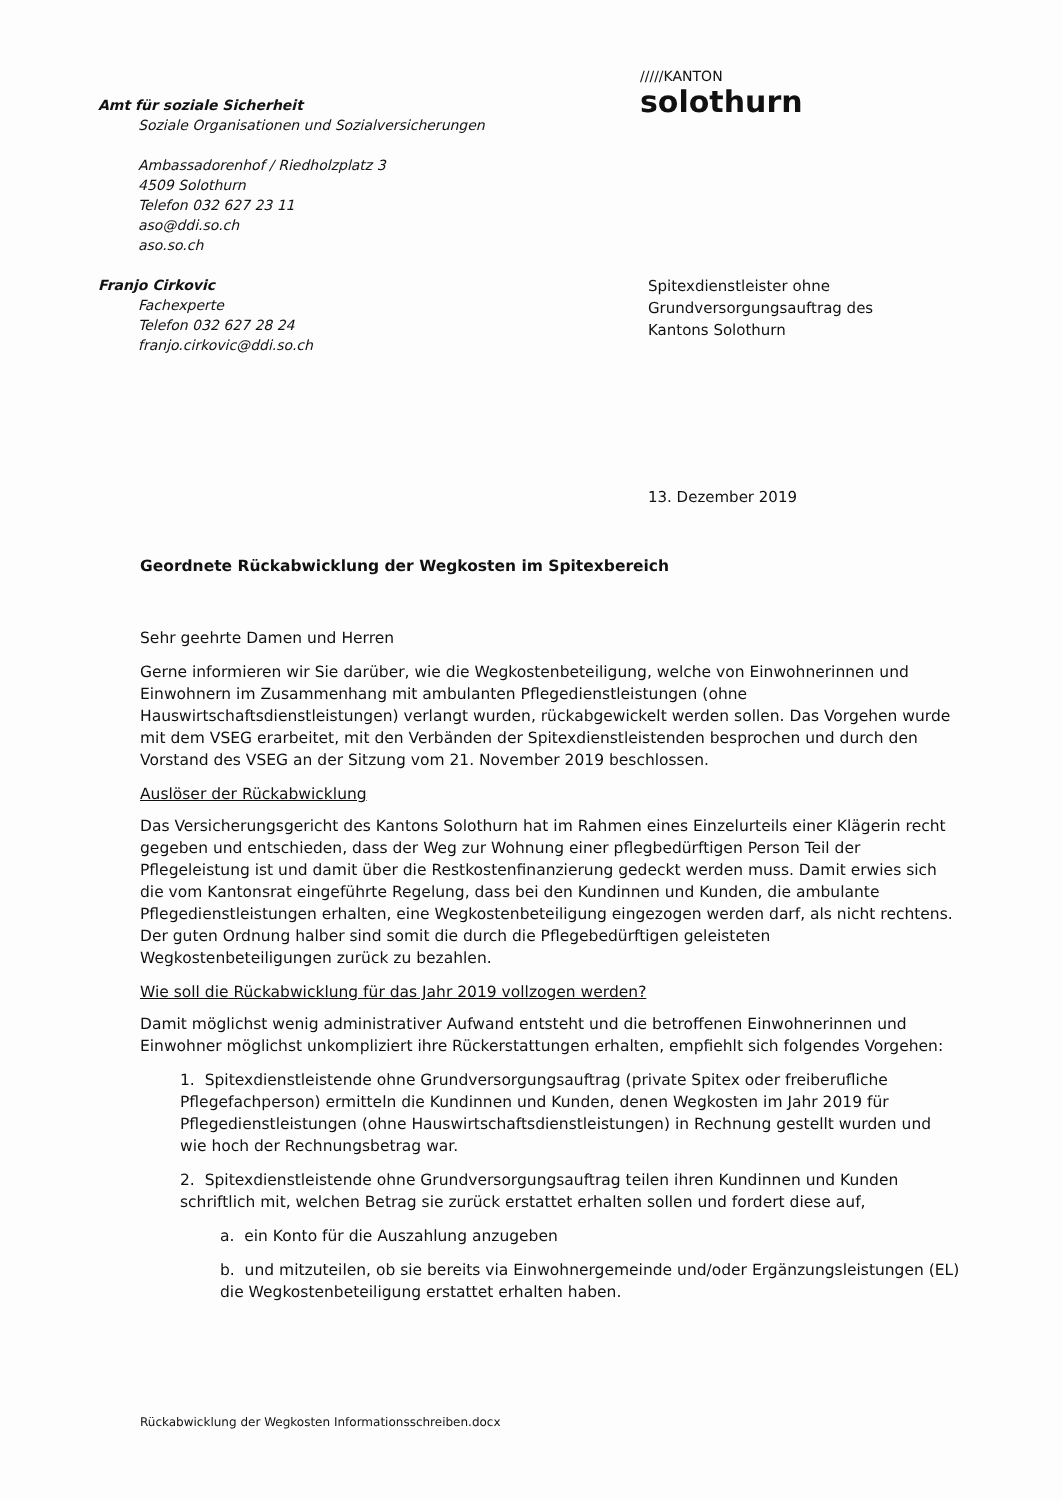/////KANTON
solothurn
Amt für soziale Sicherheit
Soziale Organisationen und Sozialversicherungen
Ambassadorenhof / Riedholzplatz 3
4509 Solothurn
Telefon 032 627 23 11
aso@ddi.so.ch
aso.so.ch
Franjo Cirkovic
Fachexperte
Telefon 032 627 28 24
franjo.cirkovic@ddi.so.ch
Spitexdienstleister ohne
Grundversorgungsauftrag des
Kantons Solothurn
13. Dezember 2019
Geordnete Rückabwicklung der Wegkosten im Spitexbereich
Sehr geehrte Damen und Herren
Gerne informieren wir Sie darüber, wie die Wegkostenbeteiligung, welche von Einwohnerinnen und Einwohnern im Zusammenhang mit ambulanten Pflegedienstleistungen (ohne Hauswirtschaftsdienstleistungen) verlangt wurden, rückabgewickelt werden sollen. Das Vorgehen wurde mit dem VSEG erarbeitet, mit den Verbänden der Spitexdienstleistenden besprochen und durch den Vorstand des VSEG an der Sitzung vom 21. November 2019 beschlossen.
Auslöser der Rückabwicklung
Das Versicherungsgericht des Kantons Solothurn hat im Rahmen eines Einzelurteils einer Klägerin recht gegeben und entschieden, dass der Weg zur Wohnung einer pflegbedürftigen Person Teil der Pflegeleistung ist und damit über die Restkostenfinanzierung gedeckt werden muss. Damit erwies sich die vom Kantonsrat eingeführte Regelung, dass bei den Kundinnen und Kunden, die ambulante Pflegedienstleistungen erhalten, eine Wegkostenbeteiligung eingezogen werden darf, als nicht rechtens. Der guten Ordnung halber sind somit die durch die Pflegebedürftigen geleisteten Wegkostenbeteiligungen zurück zu bezahlen.
Wie soll die Rückabwicklung für das Jahr 2019 vollzogen werden?
Damit möglichst wenig administrativer Aufwand entsteht und die betroffenen Einwohnerinnen und Einwohner möglichst unkompliziert ihre Rückerstattungen erhalten, empfiehlt sich folgendes Vorgehen:
1. Spitexdienstleistende ohne Grundversorgungsauftrag (private Spitex oder freiberufliche Pflegefachperson) ermitteln die Kundinnen und Kunden, denen Wegkosten im Jahr 2019 für Pflegedienstleistungen (ohne Hauswirtschaftsdienstleistungen) in Rechnung gestellt wurden und wie hoch der Rechnungsbetrag war.
2. Spitexdienstleistende ohne Grundversorgungsauftrag teilen ihren Kundinnen und Kunden schriftlich mit, welchen Betrag sie zurück erstattet erhalten sollen und fordert diese auf,
a. ein Konto für die Auszahlung anzugeben
b. und mitzuteilen, ob sie bereits via Einwohnergemeinde und/oder Ergänzungsleistungen (EL) die Wegkostenbeteiligung erstattet erhalten haben.
Rückabwicklung der Wegkosten Informationsschreiben.docx